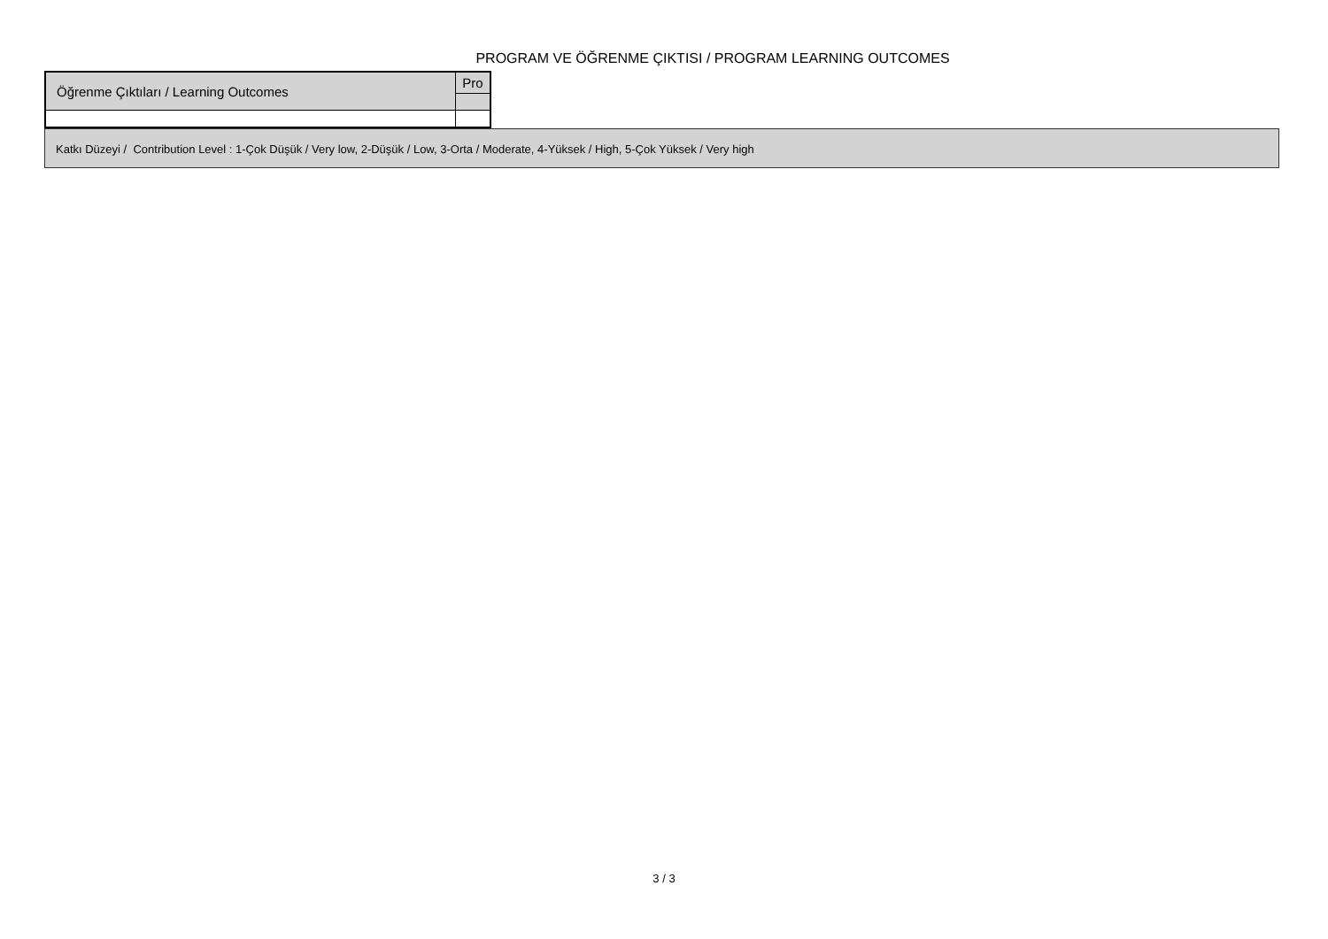PROGRAM VE ÖĞRENME ÇIKTISI / PROGRAM LEARNING OUTCOMES
| Öğrenme Çıktıları / Learning Outcomes | Pro |
Katkı Düzeyi / Contribution Level : 1-Çok Düşük / Very low, 2-Düşük / Low, 3-Orta / Moderate, 4-Yüksek / High, 5-Çok Yüksek / Very high
3 / 3